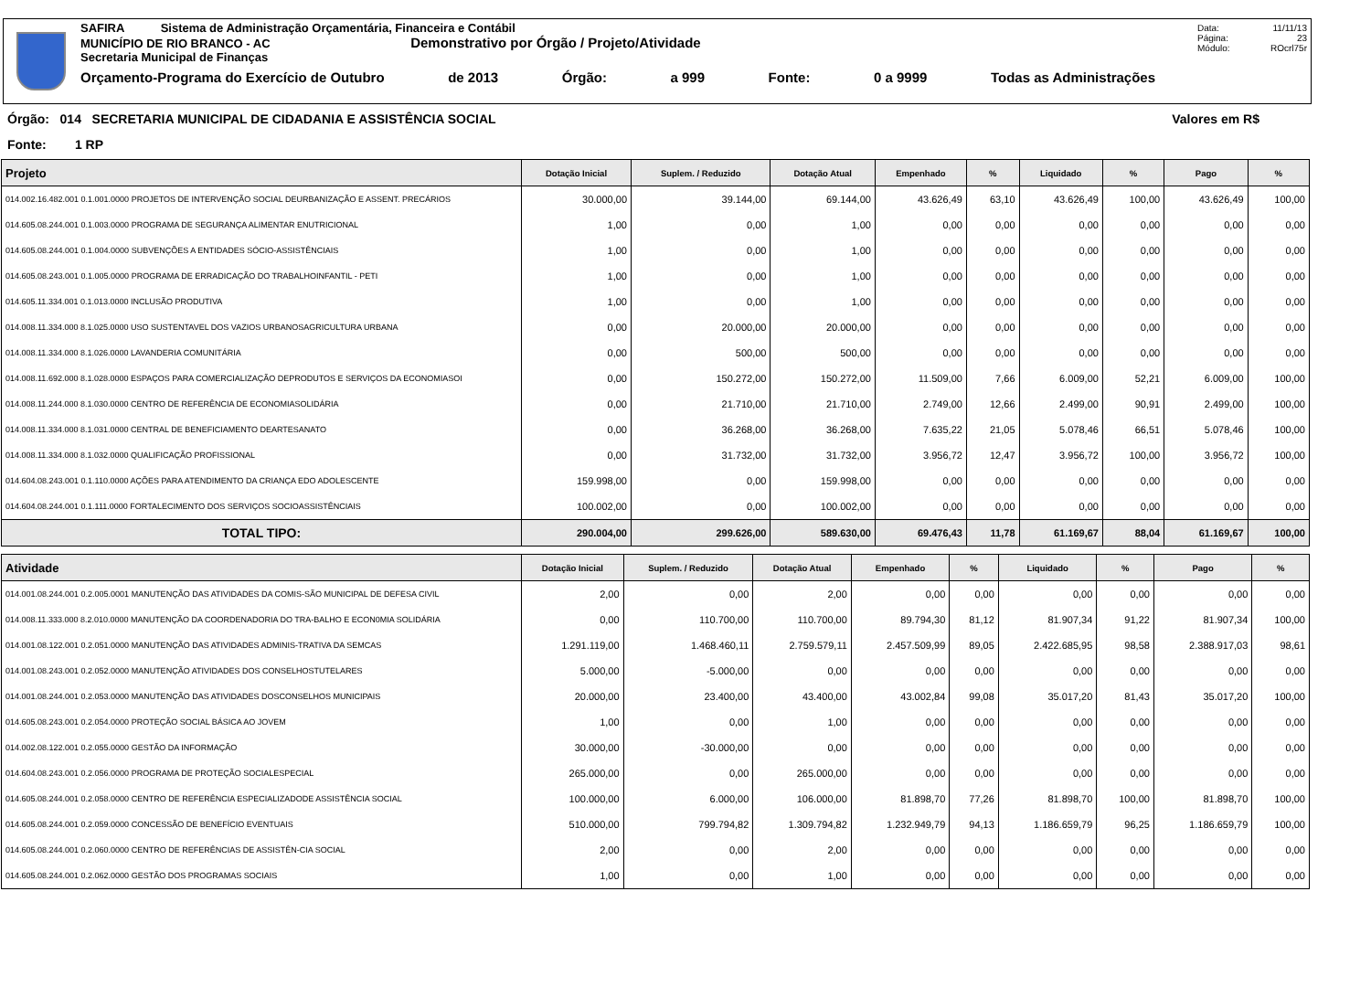SAFIRA Sistema de Administração Orçamentária, Financeira e Contábil
MUNICÍPIO DE RIO BRANCO - AC Demonstrativo por Órgão / Projeto/Atividade
Secretaria Municipal de Finanças
Orçamento-Programa do Exercício de Outubro de 2013 Órgão: a 999 Fonte: 0 a 9999 Todas as Administrações
Data: 11/11/13
Página: 23
Módulo: ROcrl75r
Órgão: 014 SECRETARIA MUNICIPAL DE CIDADANIA E ASSISTÊNCIA SOCIAL Valores em R$
Fonte: 1 RP
| Projeto | Dotação Inicial | Suplem. / Reduzido | Dotação Atual | Empenhado | % | Liquidado | % | Pago | % |
| --- | --- | --- | --- | --- | --- | --- | --- | --- | --- |
| 014.002.16.482.001 0.1.001.0000 PROJETOS DE INTERVENÇÃO SOCIAL DEURBANIZAÇÃO E ASSENT. PRECÁRIOS | 30.000,00 | 39.144,00 | 69.144,00 | 43.626,49 | 63,10 | 43.626,49 | 100,00 | 43.626,49 | 100,00 |
| 014.605.08.244.001 0.1.003.0000 PROGRAMA DE SEGURANÇA ALIMENTAR ENUTRICIONAL | 1,00 | 0,00 | 1,00 | 0,00 | 0,00 | 0,00 | 0,00 | 0,00 | 0,00 |
| 014.605.08.244.001 0.1.004.0000 SUBVENÇÕES A ENTIDADES SÓCIO-ASSISTÊNCIAIS | 1,00 | 0,00 | 1,00 | 0,00 | 0,00 | 0,00 | 0,00 | 0,00 | 0,00 |
| 014.605.08.243.001 0.1.005.0000 PROGRAMA DE ERRADICAÇÃO DO TRABALHOINFANTIL - PETI | 1,00 | 0,00 | 1,00 | 0,00 | 0,00 | 0,00 | 0,00 | 0,00 | 0,00 |
| 014.605.11.334.001 0.1.013.0000 INCLUSÃO PRODUTIVA | 1,00 | 0,00 | 1,00 | 0,00 | 0,00 | 0,00 | 0,00 | 0,00 | 0,00 |
| 014.008.11.334.000 8.1.025.0000 USO SUSTENTAVEL DOS VAZIOS URBANOSAGRICULTURA URBANA | 0,00 | 20.000,00 | 20.000,00 | 0,00 | 0,00 | 0,00 | 0,00 | 0,00 | 0,00 |
| 014.008.11.334.000 8.1.026.0000 LAVANDERIA COMUNITÁRIA | 0,00 | 500,00 | 500,00 | 0,00 | 0,00 | 0,00 | 0,00 | 0,00 | 0,00 |
| 014.008.11.692.000 8.1.028.0000 ESPAÇOS PARA COMERCIALIZAÇÃO DEPRODUTOS E SERVIÇOS DA ECONOMIASOI | 0,00 | 150.272,00 | 150.272,00 | 11.509,00 | 7,66 | 6.009,00 | 52,21 | 6.009,00 | 100,00 |
| 014.008.11.244.000 8.1.030.0000 CENTRO DE REFERÊNCIA DE ECONOMIASOLIDÁRIA | 0,00 | 21.710,00 | 21.710,00 | 2.749,00 | 12,66 | 2.499,00 | 90,91 | 2.499,00 | 100,00 |
| 014.008.11.334.000 8.1.031.0000 CENTRAL DE BENEFICIAMENTO DEARTESANATO | 0,00 | 36.268,00 | 36.268,00 | 7.635,22 | 21,05 | 5.078,46 | 66,51 | 5.078,46 | 100,00 |
| 014.008.11.334.000 8.1.032.0000 QUALIFICAÇÃO PROFISSIONAL | 0,00 | 31.732,00 | 31.732,00 | 3.956,72 | 12,47 | 3.956,72 | 100,00 | 3.956,72 | 100,00 |
| 014.604.08.243.001 0.1.110.0000 AÇÕES PARA ATENDIMENTO DA CRIANÇA EDO ADOLESCENTE | 159.998,00 | 0,00 | 159.998,00 | 0,00 | 0,00 | 0,00 | 0,00 | 0,00 | 0,00 |
| 014.604.08.244.001 0.1.111.0000 FORTALECIMENTO DOS SERVIÇOS SOCIOASSISTÊNCIAIS | 100.002,00 | 0,00 | 100.002,00 | 0,00 | 0,00 | 0,00 | 0,00 | 0,00 | 0,00 |
| TOTAL TIPO: | 290.004,00 | 299.626,00 | 589.630,00 | 69.476,43 | 11,78 | 61.169,67 | 88,04 | 61.169,67 | 100,00 |
| Atividade | Dotação Inicial | Suplem. / Reduzido | Dotação Atual | Empenhado | % | Liquidado | % | Pago | % |
| --- | --- | --- | --- | --- | --- | --- | --- | --- | --- |
| 014.001.08.244.001 0.2.005.0001 MANUTENÇÃO DAS ATIVIDADES DA COMIS-SÃO MUNICIPAL DE DEFESA CIVIL | 2,00 | 0,00 | 2,00 | 0,00 | 0,00 | 0,00 | 0,00 | 0,00 | 0,00 |
| 014.008.11.333.000 8.2.010.0000 MANUTENÇÃO DA COORDENADORIA DO TRA-BALHO E ECON0MIA SOLIDÁRIA | 0,00 | 110.700,00 | 110.700,00 | 89.794,30 | 81,12 | 81.907,34 | 91,22 | 81.907,34 | 100,00 |
| 014.001.08.122.001 0.2.051.0000 MANUTENÇÃO DAS ATIVIDADES ADMINIS-TRATIVA DA SEMCAS | 1.291.119,00 | 1.468.460,11 | 2.759.579,11 | 2.457.509,99 | 89,05 | 2.422.685,95 | 98,58 | 2.388.917,03 | 98,61 |
| 014.001.08.243.001 0.2.052.0000 MANUTENÇÃO ATIVIDADES DOS CONSELHOSTUTELARES | 5.000,00 | -5.000,00 | 0,00 | 0,00 | 0,00 | 0,00 | 0,00 | 0,00 | 0,00 |
| 014.001.08.244.001 0.2.053.0000 MANUTENÇÃO DAS ATIVIDADES DOSCONSELHOS MUNICIPAIS | 20.000,00 | 23.400,00 | 43.400,00 | 43.002,84 | 99,08 | 35.017,20 | 81,43 | 35.017,20 | 100,00 |
| 014.605.08.243.001 0.2.054.0000 PROTEÇÃO SOCIAL BÁSICA AO JOVEM | 1,00 | 0,00 | 1,00 | 0,00 | 0,00 | 0,00 | 0,00 | 0,00 | 0,00 |
| 014.002.08.122.001 0.2.055.0000 GESTÃO DA INFORMAÇÃO | 30.000,00 | -30.000,00 | 0,00 | 0,00 | 0,00 | 0,00 | 0,00 | 0,00 | 0,00 |
| 014.604.08.243.001 0.2.056.0000 PROGRAMA DE PROTEÇÃO SOCIALESPECIAL | 265.000,00 | 0,00 | 265.000,00 | 0,00 | 0,00 | 0,00 | 0,00 | 0,00 | 0,00 |
| 014.605.08.244.001 0.2.058.0000 CENTRO DE REFERÊNCIA ESPECIALIZADODE ASSISTÊNCIA SOCIAL | 100.000,00 | 6.000,00 | 106.000,00 | 81.898,70 | 77,26 | 81.898,70 | 100,00 | 81.898,70 | 100,00 |
| 014.605.08.244.001 0.2.059.0000 CONCESSÃO DE BENEFÍCIO EVENTUAIS | 510.000,00 | 799.794,82 | 1.309.794,82 | 1.232.949,79 | 94,13 | 1.186.659,79 | 96,25 | 1.186.659,79 | 100,00 |
| 014.605.08.244.001 0.2.060.0000 CENTRO DE REFERÊNCIAS DE ASSISTÊN-CIA SOCIAL | 2,00 | 0,00 | 2,00 | 0,00 | 0,00 | 0,00 | 0,00 | 0,00 | 0,00 |
| 014.605.08.244.001 0.2.062.0000 GESTÃO DOS PROGRAMAS SOCIAIS | 1,00 | 0,00 | 1,00 | 0,00 | 0,00 | 0,00 | 0,00 | 0,00 | 0,00 |